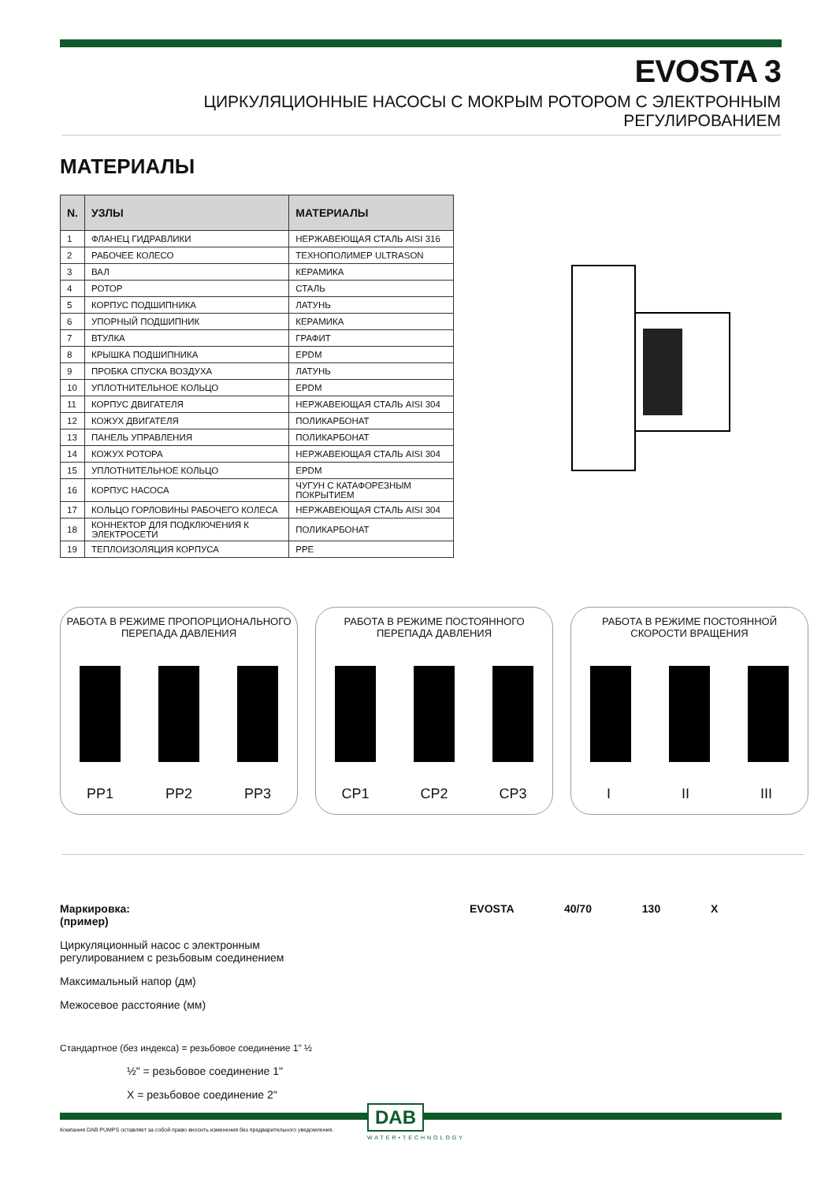EVOSTA 3
ЦИРКУЛЯЦИОННЫЕ НАСОСЫ С МОКРЫМ РОТОРОМ С ЭЛЕКТРОННЫМ РЕГУЛИРОВАНИЕМ
МАТЕРИАЛЫ
| N. | УЗЛЫ | МАТЕРИАЛЫ |
| --- | --- | --- |
| 1 | ФЛАНЕЦ ГИДРАВЛИКИ | НЕРЖАВЕЮЩАЯ СТАЛЬ AISI 316 |
| 2 | РАБОЧЕЕ КОЛЕСО | ТЕХНОПОЛИМЕР ULTRASON |
| 3 | ВАЛ | КЕРАМИКА |
| 4 | РОТОР | СТАЛЬ |
| 5 | КОРПУС ПОДШИПНИКА | ЛАТУНЬ |
| 6 | УПОРНЫЙ ПОДШИПНИК | КЕРАМИКА |
| 7 | ВТУЛКА | ГРАФИТ |
| 8 | КРЫШКА ПОДШИПНИКА | EPDM |
| 9 | ПРОБКА СПУСКА ВОЗДУХА | ЛАТУНЬ |
| 10 | УПЛОТНИТЕЛЬНОЕ КОЛЬЦО | EPDM |
| 11 | КОРПУС ДВИГАТЕЛЯ | НЕРЖАВЕЮЩАЯ СТАЛЬ AISI 304 |
| 12 | КОЖУХ ДВИГАТЕЛЯ | ПОЛИКАРБОНАТ |
| 13 | ПАНЕЛЬ УПРАВЛЕНИЯ | ПОЛИКАРБОНАТ |
| 14 | КОЖУХ РОТОРА | НЕРЖАВЕЮЩАЯ СТАЛЬ AISI 304 |
| 15 | УПЛОТНИТЕЛЬНОЕ КОЛЬЦО | EPDM |
| 16 | КОРПУС НАСОСА | ЧУГУН С КАТАФОРЕЗНЫМ ПОКРЫТИЕМ |
| 17 | КОЛЬЦО ГОРЛОВИНЫ РАБОЧЕГО КОЛЕСА | НЕРЖАВЕЮЩАЯ СТАЛЬ AISI 304 |
| 18 | КОННЕКТОР ДЛЯ ПОДКЛЮЧЕНИЯ К ЭЛЕКТРОСЕТИ | ПОЛИКАРБОНАТ |
| 19 | ТЕПЛОИЗОЛЯЦИЯ КОРПУСА | PPE |
РАБОТА В РЕЖИМЕ ПРОПОРЦИОНАЛЬНОГО
ПЕРЕПАДА ДАВЛЕНИЯ
PP1 PP2 PP3
РАБОТА В РЕЖИМЕ ПОСТОЯННОГО
ПЕРЕПАДА ДАВЛЕНИЯ
CP1 CP2 CP3
РАБОТА В РЕЖИМЕ ПОСТОЯННОЙ
СКОРОСТИ ВРАЩЕНИЯ
I II III
Маркировка:
(пример) EVOSTA 40/70 130 X
Циркуляционный насос с электронным
регулированием с резьбовым соединением
Максимальный напор (дм)
Межосевое расстояние (мм)
Стандартное (без индекса) = резьбовое соединение 1" ½
½" = резьбовое соединение 1"
X = резьбовое соединение 2"
Компания DAB PUMPS оставляет за собой право вносить изменения без предварительного уведомления.
DAB
WATER•TECHNOLOGY